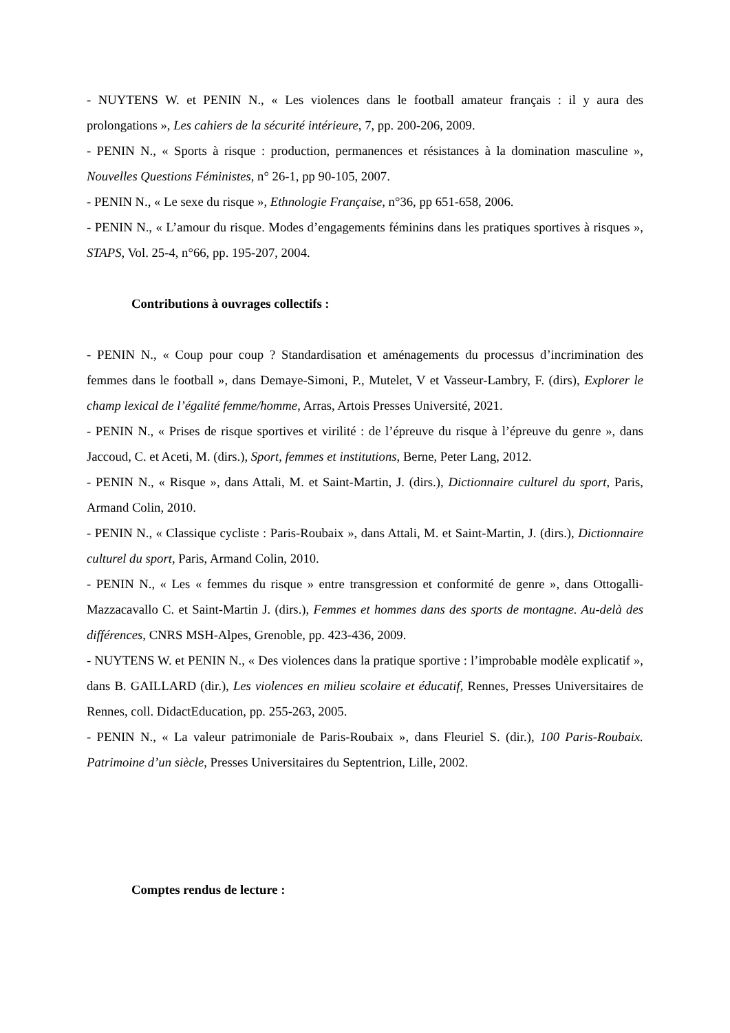- NUYTENS W. et PENIN N., « Les violences dans le football amateur français : il y aura des prolongations », Les cahiers de la sécurité intérieure, 7, pp. 200-206, 2009.
- PENIN N., « Sports à risque : production, permanences et résistances à la domination masculine », Nouvelles Questions Féministes, n° 26-1, pp 90-105, 2007.
- PENIN N., « Le sexe du risque », Ethnologie Française, n°36, pp 651-658, 2006.
- PENIN N., « L’amour du risque. Modes d’engagements féminins dans les pratiques sportives à risques », STAPS, Vol. 25-4, n°66, pp. 195-207, 2004.
Contributions à ouvrages collectifs :
- PENIN N., « Coup pour coup ? Standardisation et aménagements du processus d’incrimination des femmes dans le football », dans Demaye-Simoni, P., Mutelet, V et Vasseur-Lambry, F. (dirs), Explorer le champ lexical de l’égalité femme/homme, Arras, Artois Presses Université, 2021.
- PENIN N., « Prises de risque sportives et virilité : de l’épreuve du risque à l’épreuve du genre », dans Jaccoud, C. et Aceti, M. (dirs.), Sport, femmes et institutions, Berne, Peter Lang, 2012.
- PENIN N., « Risque », dans Attali, M. et Saint-Martin, J. (dirs.), Dictionnaire culturel du sport, Paris, Armand Colin, 2010.
- PENIN N., « Classique cycliste : Paris-Roubaix », dans Attali, M. et Saint-Martin, J. (dirs.), Dictionnaire culturel du sport, Paris, Armand Colin, 2010.
- PENIN N., « Les « femmes du risque » entre transgression et conformité de genre », dans Ottogalli-Mazzacavallo C. et Saint-Martin J. (dirs.), Femmes et hommes dans des sports de montagne. Au-delà des différences, CNRS MSH-Alpes, Grenoble, pp. 423-436, 2009.
- NUYTENS W. et PENIN N., « Des violences dans la pratique sportive : l’improbable modèle explicatif », dans B. GAILLARD (dir.), Les violences en milieu scolaire et éducatif, Rennes, Presses Universitaires de Rennes, coll. DidactEducation, pp. 255-263, 2005.
- PENIN N., « La valeur patrimoniale de Paris-Roubaix », dans Fleuriel S. (dir.), 100 Paris-Roubaix. Patrimoine d’un siècle, Presses Universitaires du Septentrion, Lille, 2002.
Comptes rendus de lecture :